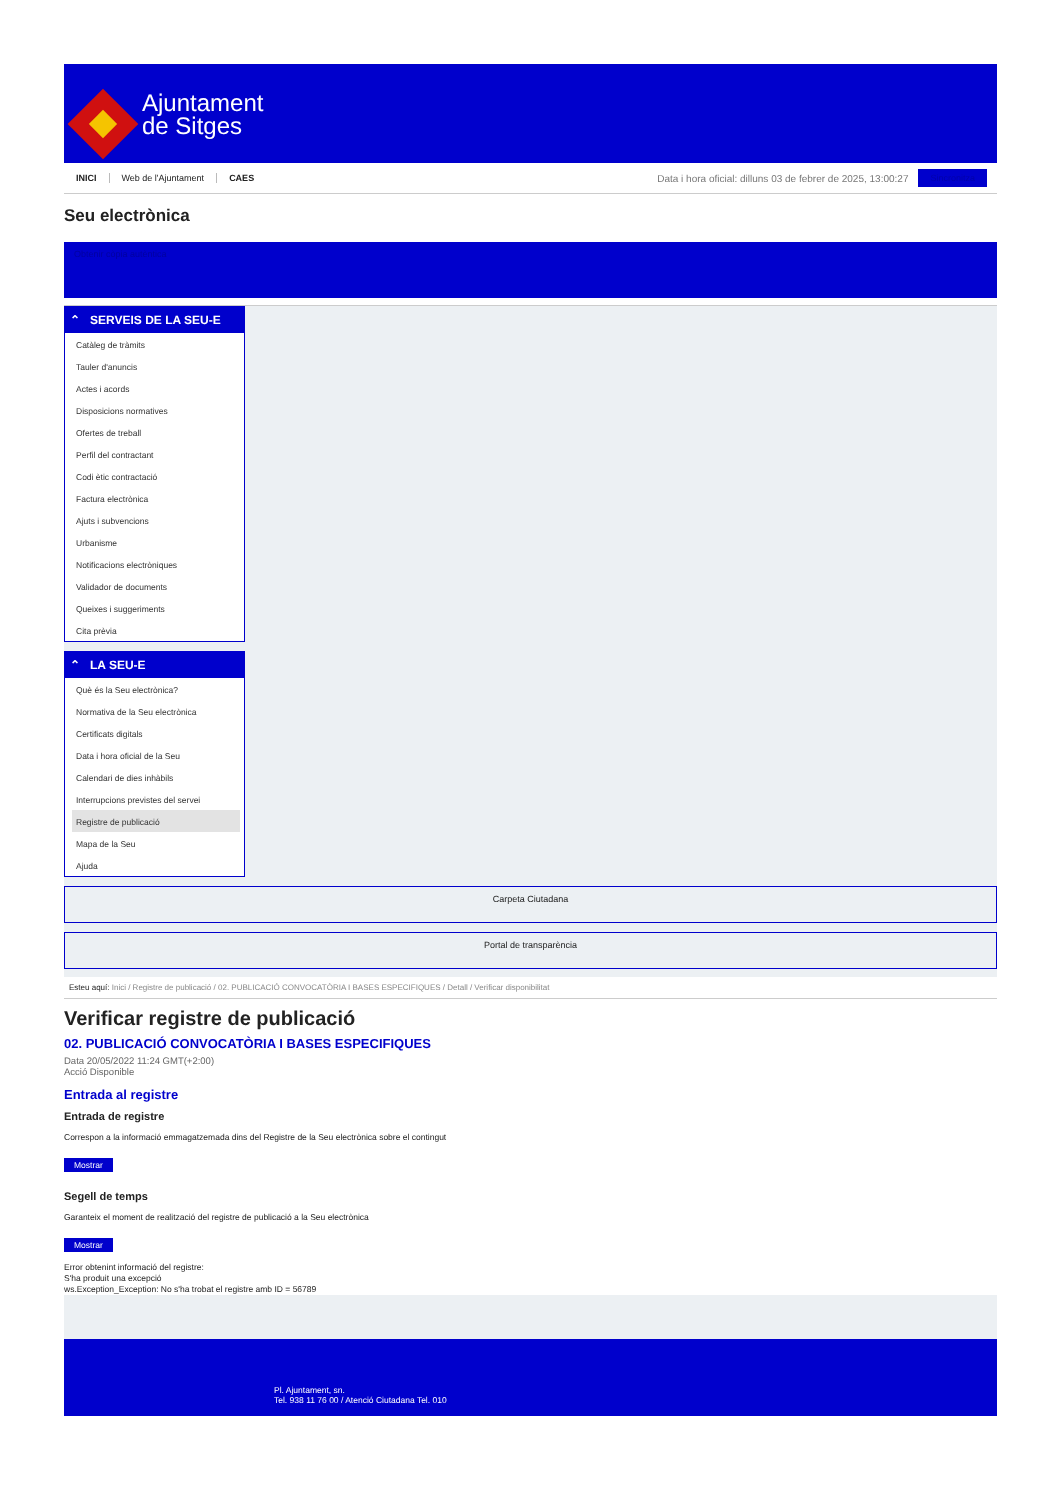Ajuntament
de Sitges
INICI Web de l'Ajuntament CAES
Data i hora oficial: dilluns 03 de febrer de 2025, 13:00:27
Sincronitza
Seu electrònica
Obtenir còpia autèntica
⌃ SERVEIS DE LA SEU-E
Catàleg de tràmits
Tauler d'anuncis
Actes i acords
Disposicions normatives
Ofertes de treball
Perfil del contractant
Codi ètic contractació
Factura electrònica
Ajuts i subvencions
Urbanisme
Notificacions electròniques
Validador de documents
Queixes i suggeriments
Cita prèvia
⌃ LA SEU-E
Què és la Seu electrònica?
Normativa de la Seu electrònica
Certificats digitals
Data i hora oficial de la Seu
Calendari de dies inhàbils
Interrupcions previstes del servei
Registre de publicació
Mapa de la Seu
Ajuda
Carpeta Ciutadana
Portal de transparència
Esteu aquí: Inici / Registre de publicació / 02. PUBLICACIÓ CONVOCATÒRIA I BASES ESPECIFIQUES / Detall / Verificar disponibilitat
Verificar registre de publicació
02. PUBLICACIÓ CONVOCATÒRIA I BASES ESPECIFIQUES
Data 20/05/2022 11:24 GMT(+2:00)
Acció Disponible
Entrada al registre
Entrada de registre
Correspon a la informació emmagatzemada dins del Registre de la Seu electrònica sobre el contingut
Mostrar
Segell de temps
Garanteix el moment de realització del registre de publicació a la Seu electrònica
Mostrar
Error obtenint informació del registre:
S'ha produit una excepció
ws.Exception_Exception: No s'ha trobat el registre amb ID = 56789
Pl. Ajuntament, sn.
Tel. 938 11 76 00 / Atenció Ciutadana Tel. 010